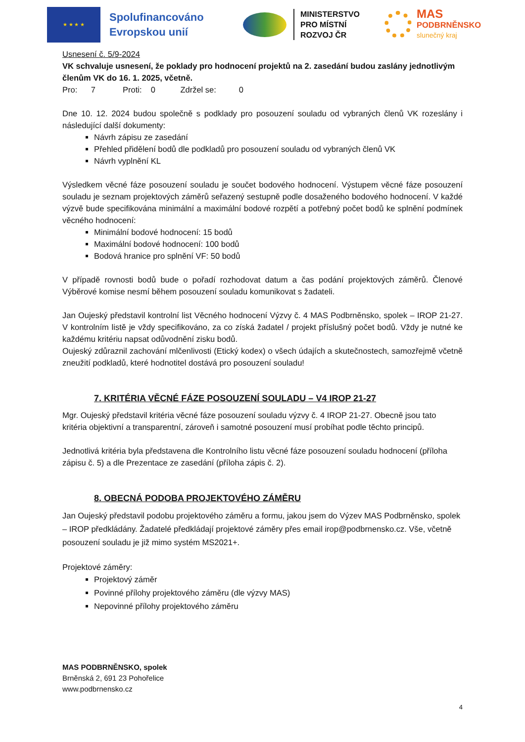★ ★ ★ ★
Spolufinancováno Evropskou unií
MINISTERSTVO
PRO MÍSTNÍ
ROZVOJ ČR
MAS
PODBRNĚNSKO
slunečný kraj
Usnesení č. 5/9-2024
VK schvaluje usnesení, že poklady pro hodnocení projektů na 2. zasedání budou zaslány jednotlivým členům VK do 16. 1. 2025, včetně.
Pro: 7 Proti: 0 Zdržel se: 0
Dne 10. 12. 2024 budou společně s podklady pro posouzení souladu od vybraných členů VK rozeslány i následující další dokumenty:
Návrh zápisu ze zasedání
Přehled přidělení bodů dle podkladů pro posouzení souladu od vybraných členů VK
Návrh vyplnění KL
Výsledkem věcné fáze posouzení souladu je součet bodového hodnocení. Výstupem věcné fáze posouzení souladu je seznam projektových záměrů seřazený sestupně podle dosaženého bodového hodnocení. V každé výzvě bude specifikována minimální a maximální bodové rozpětí a potřebný počet bodů ke splnění podmínek věcného hodnocení:
Minimální bodové hodnocení: 15 bodů
Maximální bodové hodnocení: 100 bodů
Bodová hranice pro splnění VF: 50 bodů
V případě rovnosti bodů bude o pořadí rozhodovat datum a čas podání projektových záměrů. Členové Výběrové komise nesmí během posouzení souladu komunikovat s žadateli.
Jan Oujeský představil kontrolní list Věcného hodnocení Výzvy č. 4 MAS Podbrněnsko, spolek – IROP 21-27. V kontrolním listě je vždy specifikováno, za co získá žadatel / projekt příslušný počet bodů. Vždy je nutné ke každému kritériu napsat odůvodnění zisku bodů.
Oujeský zdůraznil zachování mlčenlivosti (Etický kodex) o všech údajích a skutečnostech, samozřejmě včetně zneužití podkladů, které hodnotitel dostává pro posouzení souladu!
7. KRITÉRIA VĚCNÉ FÁZE POSOUZENÍ SOULADU – V4 IROP 21-27
Mgr. Oujeský představil kritéria věcné fáze posouzení souladu výzvy č. 4 IROP 21-27. Obecně jsou tato kritéria objektivní a transparentní, zároveň i samotné posouzení musí probíhat podle těchto principů.
Jednotlivá kritéria byla představena dle Kontrolního listu věcné fáze posouzení souladu hodnocení (příloha zápisu č. 5) a dle Prezentace ze zasedání (příloha zápis č. 2).
8. OBECNÁ PODOBA PROJEKTOVÉHO ZÁMĚRU
Jan Oujeský představil podobu projektového záměru a formu, jakou jsem do Výzev MAS Podbrněnsko, spolek – IROP předkládány. Žadatelé předkládají projektové záměry přes email irop@podbrnensko.cz. Vše, včetně posouzení souladu je již mimo systém MS2021+.
Projektové záměry:
Projektový záměr
Povinné přílohy projektového záměru (dle výzvy MAS)
Nepovinné přílohy projektového záměru
MAS PODBRNĚNSKO, spolek
Brněnská 2, 691 23 Pohořelice
www.podbrnensko.cz
4